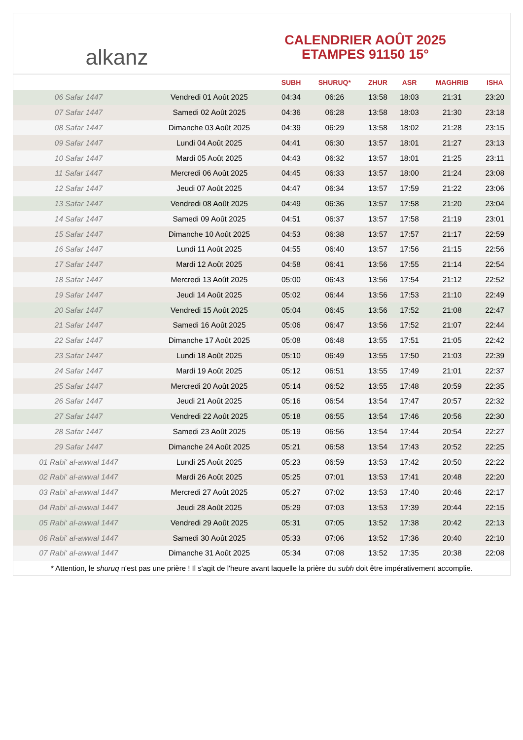alkanz
CALENDRIER AOÛT 2025
ETAMPES 91150 15°
| | | SUBH | SHURUQ* | ZHUR | ASR | MAGHRIB | ISHA |
| --- | --- | --- | --- | --- | --- | --- | --- |
| 06 Safar 1447 | Vendredi 01 Août 2025 | 04:34 | 06:26 | 13:58 | 18:03 | 21:31 | 23:20 |
| 07 Safar 1447 | Samedi 02 Août 2025 | 04:36 | 06:28 | 13:58 | 18:03 | 21:30 | 23:18 |
| 08 Safar 1447 | Dimanche 03 Août 2025 | 04:39 | 06:29 | 13:58 | 18:02 | 21:28 | 23:15 |
| 09 Safar 1447 | Lundi 04 Août 2025 | 04:41 | 06:30 | 13:57 | 18:01 | 21:27 | 23:13 |
| 10 Safar 1447 | Mardi 05 Août 2025 | 04:43 | 06:32 | 13:57 | 18:01 | 21:25 | 23:11 |
| 11 Safar 1447 | Mercredi 06 Août 2025 | 04:45 | 06:33 | 13:57 | 18:00 | 21:24 | 23:08 |
| 12 Safar 1447 | Jeudi 07 Août 2025 | 04:47 | 06:34 | 13:57 | 17:59 | 21:22 | 23:06 |
| 13 Safar 1447 | Vendredi 08 Août 2025 | 04:49 | 06:36 | 13:57 | 17:58 | 21:20 | 23:04 |
| 14 Safar 1447 | Samedi 09 Août 2025 | 04:51 | 06:37 | 13:57 | 17:58 | 21:19 | 23:01 |
| 15 Safar 1447 | Dimanche 10 Août 2025 | 04:53 | 06:38 | 13:57 | 17:57 | 21:17 | 22:59 |
| 16 Safar 1447 | Lundi 11 Août 2025 | 04:55 | 06:40 | 13:57 | 17:56 | 21:15 | 22:56 |
| 17 Safar 1447 | Mardi 12 Août 2025 | 04:58 | 06:41 | 13:56 | 17:55 | 21:14 | 22:54 |
| 18 Safar 1447 | Mercredi 13 Août 2025 | 05:00 | 06:43 | 13:56 | 17:54 | 21:12 | 22:52 |
| 19 Safar 1447 | Jeudi 14 Août 2025 | 05:02 | 06:44 | 13:56 | 17:53 | 21:10 | 22:49 |
| 20 Safar 1447 | Vendredi 15 Août 2025 | 05:04 | 06:45 | 13:56 | 17:52 | 21:08 | 22:47 |
| 21 Safar 1447 | Samedi 16 Août 2025 | 05:06 | 06:47 | 13:56 | 17:52 | 21:07 | 22:44 |
| 22 Safar 1447 | Dimanche 17 Août 2025 | 05:08 | 06:48 | 13:55 | 17:51 | 21:05 | 22:42 |
| 23 Safar 1447 | Lundi 18 Août 2025 | 05:10 | 06:49 | 13:55 | 17:50 | 21:03 | 22:39 |
| 24 Safar 1447 | Mardi 19 Août 2025 | 05:12 | 06:51 | 13:55 | 17:49 | 21:01 | 22:37 |
| 25 Safar 1447 | Mercredi 20 Août 2025 | 05:14 | 06:52 | 13:55 | 17:48 | 20:59 | 22:35 |
| 26 Safar 1447 | Jeudi 21 Août 2025 | 05:16 | 06:54 | 13:54 | 17:47 | 20:57 | 22:32 |
| 27 Safar 1447 | Vendredi 22 Août 2025 | 05:18 | 06:55 | 13:54 | 17:46 | 20:56 | 22:30 |
| 28 Safar 1447 | Samedi 23 Août 2025 | 05:19 | 06:56 | 13:54 | 17:44 | 20:54 | 22:27 |
| 29 Safar 1447 | Dimanche 24 Août 2025 | 05:21 | 06:58 | 13:54 | 17:43 | 20:52 | 22:25 |
| 01 Rabi‘ al-awwal 1447 | Lundi 25 Août 2025 | 05:23 | 06:59 | 13:53 | 17:42 | 20:50 | 22:22 |
| 02 Rabi‘ al-awwal 1447 | Mardi 26 Août 2025 | 05:25 | 07:01 | 13:53 | 17:41 | 20:48 | 22:20 |
| 03 Rabi‘ al-awwal 1447 | Mercredi 27 Août 2025 | 05:27 | 07:02 | 13:53 | 17:40 | 20:46 | 22:17 |
| 04 Rabi‘ al-awwal 1447 | Jeudi 28 Août 2025 | 05:29 | 07:03 | 13:53 | 17:39 | 20:44 | 22:15 |
| 05 Rabi‘ al-awwal 1447 | Vendredi 29 Août 2025 | 05:31 | 07:05 | 13:52 | 17:38 | 20:42 | 22:13 |
| 06 Rabi‘ al-awwal 1447 | Samedi 30 Août 2025 | 05:33 | 07:06 | 13:52 | 17:36 | 20:40 | 22:10 |
| 07 Rabi‘ al-awwal 1447 | Dimanche 31 Août 2025 | 05:34 | 07:08 | 13:52 | 17:35 | 20:38 | 22:08 |
* Attention, le shuruq n'est pas une prière ! Il s'agit de l'heure avant laquelle la prière du subh doit être impérativement accomplie.